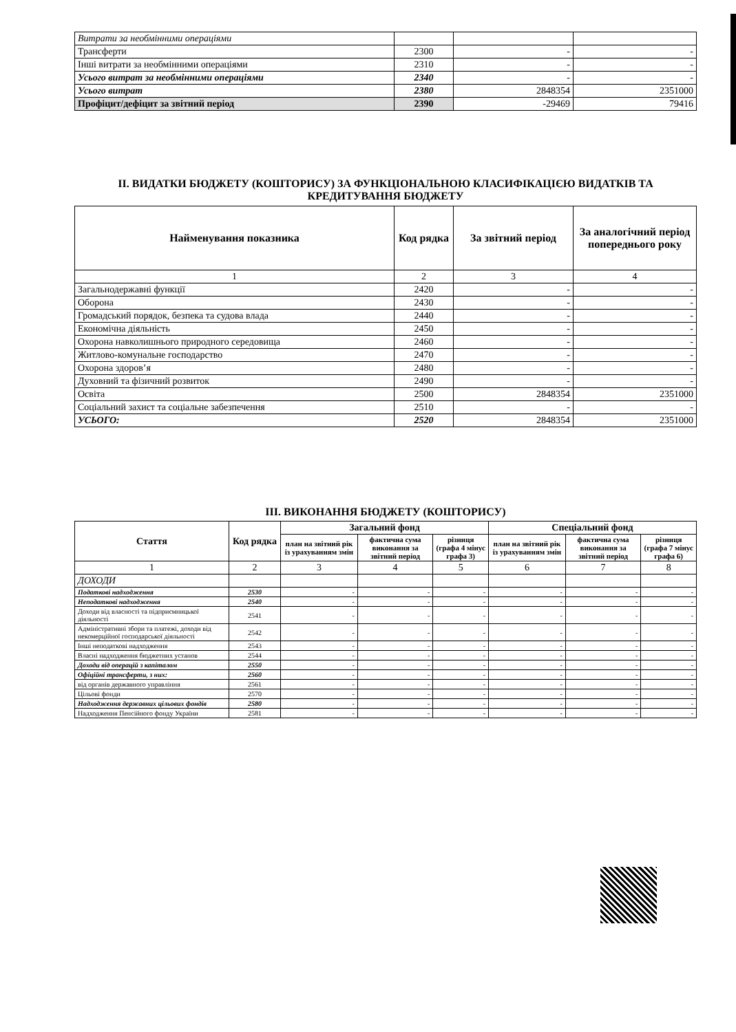| Витрати за необмінними операціями | | | |
| Трансферти | 2300 | - | - |
| Інші витрати за необмінними операціями | 2310 | - | - |
| Усього витрат за необмінними операціями | 2340 | - | - |
| Усього витрат | 2380 | 2848354 | 2351000 |
| Профіцит/дефіцит за звітний період | 2390 | -29469 | 79416 |
ІІ. ВИДАТКИ БЮДЖЕТУ (КОШТОРИСУ) ЗА ФУНКЦІОНАЛЬНОЮ КЛАСИФІКАЦІЄЮ ВИДАТКІВ ТА КРЕДИТУВАННЯ БЮДЖЕТУ
| Найменування показника | Код рядка | За звітний період | За аналогічний період попереднього року |
| --- | --- | --- | --- |
| 1 | 2 | 3 | 4 |
| Загальнодержавні функції | 2420 | - | - |
| Оборона | 2430 | - | - |
| Громадський порядок, безпека та судова влада | 2440 | - | - |
| Економічна діяльність | 2450 | - | - |
| Охорона навколишнього природного середовища | 2460 | - | - |
| Житлово-комунальне господарство | 2470 | - | - |
| Охорона здоров’я | 2480 | - | - |
| Духовний та фізичний розвиток | 2490 | - | - |
| Освіта | 2500 | 2848354 | 2351000 |
| Соціальний захист та соціальне забезпечення | 2510 | - | - |
| УСЬОГО: | 2520 | 2848354 | 2351000 |
ІІІ. ВИКОНАННЯ БЮДЖЕТУ (КОШТОРИСУ)
| Стаття | Код рядка | Загальний фонд | | | Спеціальний фонд | | |
| --- | --- | --- | --- | --- | --- | --- | --- |
| | | план на звітний рік із урахуванням змін | фактична сума виконання за звітний період | різниця (графа 4 мінус графа 3) | план на звітний рік із урахуванням змін | фактична сума виконання за звітний період | різниця (графа 7 мінус графа 6) |
| 1 | 2 | 3 | 4 | 5 | 6 | 7 | 8 |
| ДОХОДИ | | | | | | | |
| Податкові надходження | 2530 | - | - | - | - | - | - |
| Неподаткові надходження | 2540 | - | - | - | - | - | - |
| Доходи від власності та підприємницької діяльності | 2541 | - | - | - | - | - | - |
| Адміністративні збори та платежі, доходи від некомерційної господарської діяльності | 2542 | - | - | - | - | - | - |
| Інші неподаткові надходження | 2543 | - | - | - | - | - | - |
| Власні надходження бюджетних установ | 2544 | - | - | - | - | - | - |
| Доходи від операцій з капіталом | 2550 | - | - | - | - | - | - |
| Офіційні трансферти, з них: | 2560 | - | - | - | - | - | - |
| від органів державного управління | 2561 | - | - | - | - | - | - |
| Цільові фонди | 2570 | - | - | - | - | - | - |
| Надходження державних цільових фондів | 2580 | - | - | - | - | - | - |
| Надходження Пенсійного фонду України | 2581 | - | - | - | - | - | - |